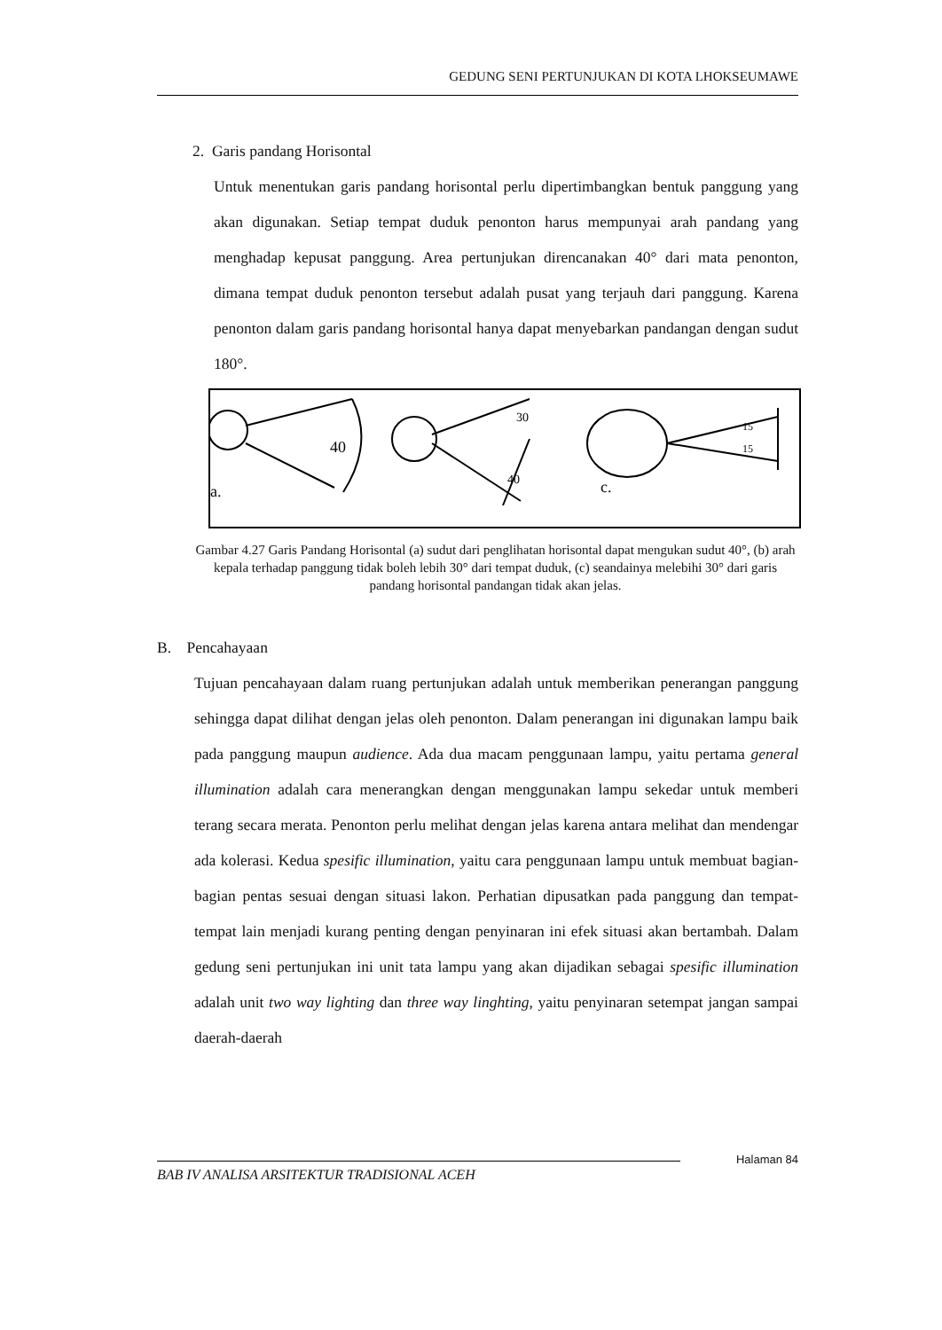GEDUNG SENI PERTUNJUKAN DI KOTA LHOKSEUMAWE
2. Garis pandang Horisontal
Untuk menentukan garis pandang horisontal perlu dipertimbangkan bentuk panggung yang akan digunakan. Setiap tempat duduk penonton harus mempunyai arah pandang yang menghadap kepusat panggung. Area pertunjukan direncanakan 40° dari mata penonton, dimana tempat duduk penonton tersebut adalah pusat yang terjauh dari panggung. Karena penonton dalam garis pandang horisontal hanya dapat menyebarkan pandangan dengan sudut 180°.
40
a.
40
30
15
15
c.
Gambar 4.27 Garis Pandang Horisontal (a) sudut dari penglihatan horisontal dapat mengukan sudut 40°, (b) arah kepala terhadap panggung tidak boleh lebih 30° dari tempat duduk, (c) seandainya melebihi 30° dari garis pandang horisontal pandangan tidak akan jelas.
B. Pencahayaan
Tujuan pencahayaan dalam ruang pertunjukan adalah untuk memberikan penerangan panggung sehingga dapat dilihat dengan jelas oleh penonton. Dalam penerangan ini digunakan lampu baik pada panggung maupun audience. Ada dua macam penggunaan lampu, yaitu pertama general illumination adalah cara menerangkan dengan menggunakan lampu sekedar untuk memberi terang secara merata. Penonton perlu melihat dengan jelas karena antara melihat dan mendengar ada kolerasi. Kedua spesific illumination, yaitu cara penggunaan lampu untuk membuat bagian-bagian pentas sesuai dengan situasi lakon. Perhatian dipusatkan pada panggung dan tempat-tempat lain menjadi kurang penting dengan penyinaran ini efek situasi akan bertambah. Dalam gedung seni pertunjukan ini unit tata lampu yang akan dijadikan sebagai spesific illumination adalah unit two way lighting dan three way linghting, yaitu penyinaran setempat jangan sampai daerah-daerah
Halaman 84
BAB IV ANALISA ARSITEKTUR TRADISIONAL ACEH